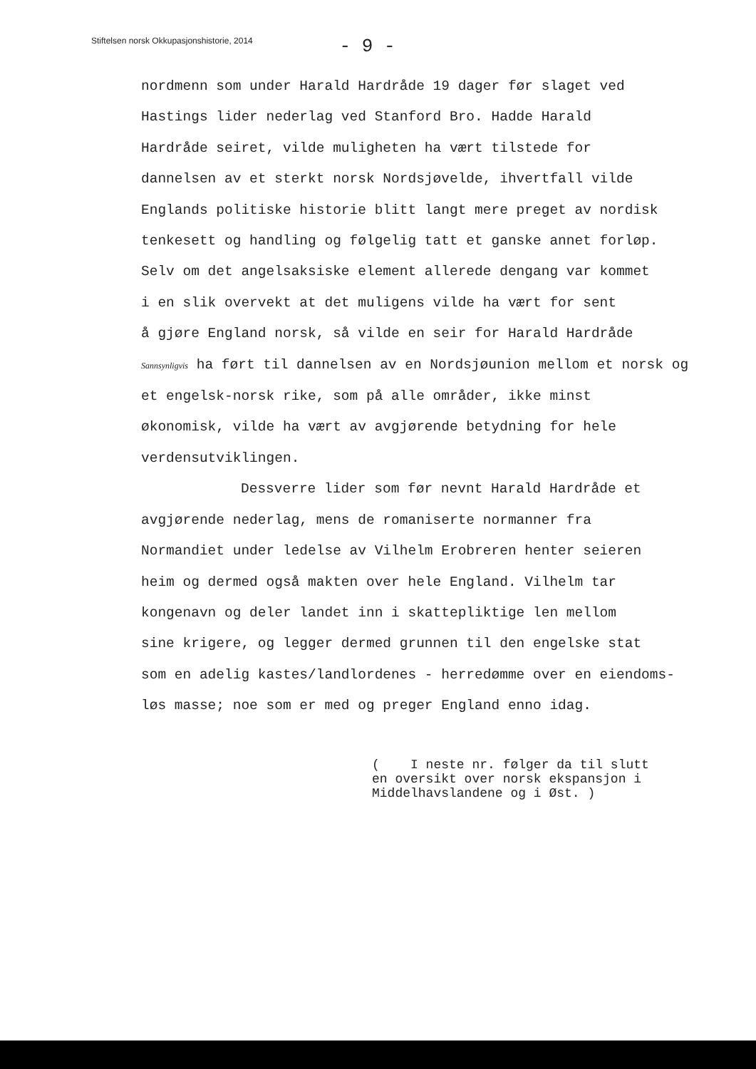Stiftelsen norsk Okkupasjonshistorie, 2014
- 9 -
nordmenn som under Harald Hardråde 19 dager før slaget ved
Hastings lider nederlag ved Stanford Bro. Hadde Harald
Hardråde seiret, vilde muligheten ha vært tilstede for
dannelsen av et sterkt norsk Nordsjøvelde, ihvertfall vilde
Englands politiske historie blitt langt mere preget av nordisk
tenkesett og handling og følgelig tatt et ganske annet forløp.
Selv om det angelsaksiske element allerede dengang var kommet
i en slik overvekt at det muligens vilde ha vært for sent
å gjøre England norsk, så vilde en seir for Harald Hardråde
Sannsynligvis ha ført til dannelsen av en Nordsjøunion mellom et norsk og
et engelsk-norsk rike, som på alle områder, ikke minst
økonomisk, vilde ha vært av avgjørende betydning for hele
verdensutviklingen.
Dessverre lider som før nevnt Harald Hardråde et
avgjørende nederlag, mens de romaniserte normanner fra
Normandiet under ledelse av Vilhelm Erobreren henter seieren
heim og dermed også makten over hele England. Vilhelm tar
kongenavn og deler landet inn i skattepliktige len mellom
sine krigere, og legger dermed grunnen til den engelske stat
som en adelig kastes/landlordenes - herredømme over en eiendoms-
løs masse; noe som er med og preger England enno idag.
( I neste nr. følger da til slutt
en oversikt over norsk ekspansjon i
Middelhavslandene og i Øst. )